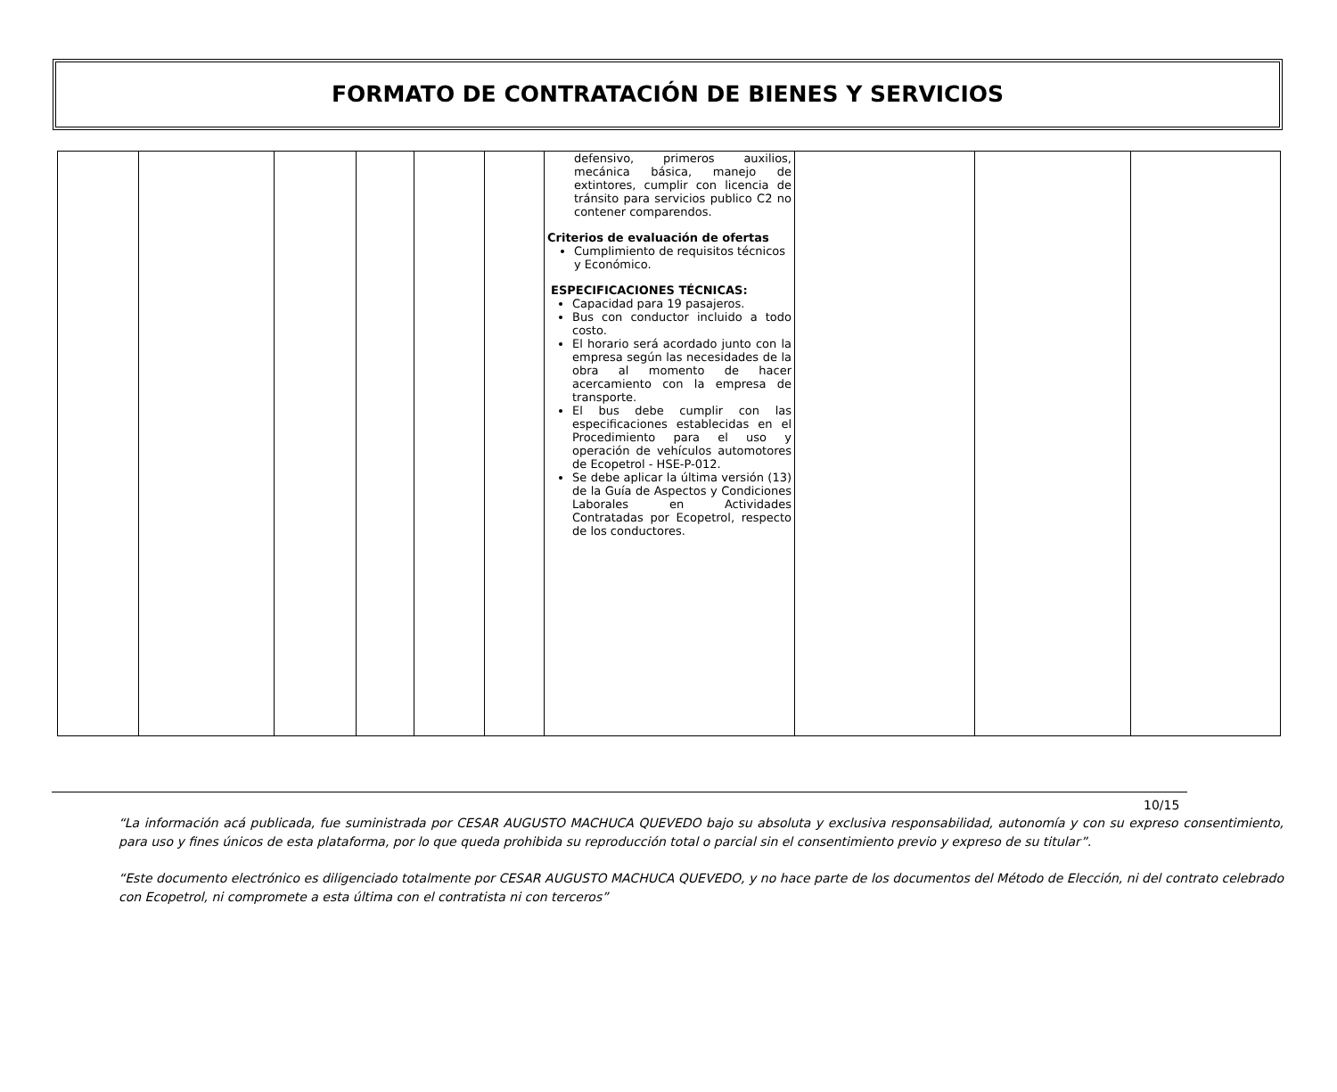FORMATO DE CONTRATACIÓN DE BIENES Y SERVICIOS
| | | | | | | defensivo, primeros auxilios, mecánica básica, manejo de extintores, cumplir con licencia de tránsito para servicios publico C2 no contener comparendos. Criterios de evaluación de ofertas Cumplimiento de requisitos técnicos y Económico. ESPECIFICACIONES TÉCNICAS: Capacidad para 19 pasajeros. Bus con conductor incluido a todo costo. El horario será acordado junto con la empresa según las necesidades de la obra al momento de hacer acercamiento con la empresa de transporte. El bus debe cumplir con las especificaciones establecidas en el Procedimiento para el uso y operación de vehículos automotores de Ecopetrol - HSE-P-012. Se debe aplicar la última versión (13) de la Guía de Aspectos y Condiciones Laborales en Actividades Contratadas por Ecopetrol, respecto de los conductores. | | | |
10/15
“La información acá publicada, fue suministrada por CESAR AUGUSTO MACHUCA QUEVEDO bajo su absoluta y exclusiva responsabilidad, autonomía y con su expreso consentimiento, para uso y fines únicos de esta plataforma, por lo que queda prohibida su reproducción total o parcial sin el consentimiento previo y expreso de su titular”.
“Este documento electrónico es diligenciado totalmente por CESAR AUGUSTO MACHUCA QUEVEDO, y no hace parte de los documentos del Método de Elección, ni del contrato celebrado con Ecopetrol, ni compromete a esta última con el contratista ni con terceros”